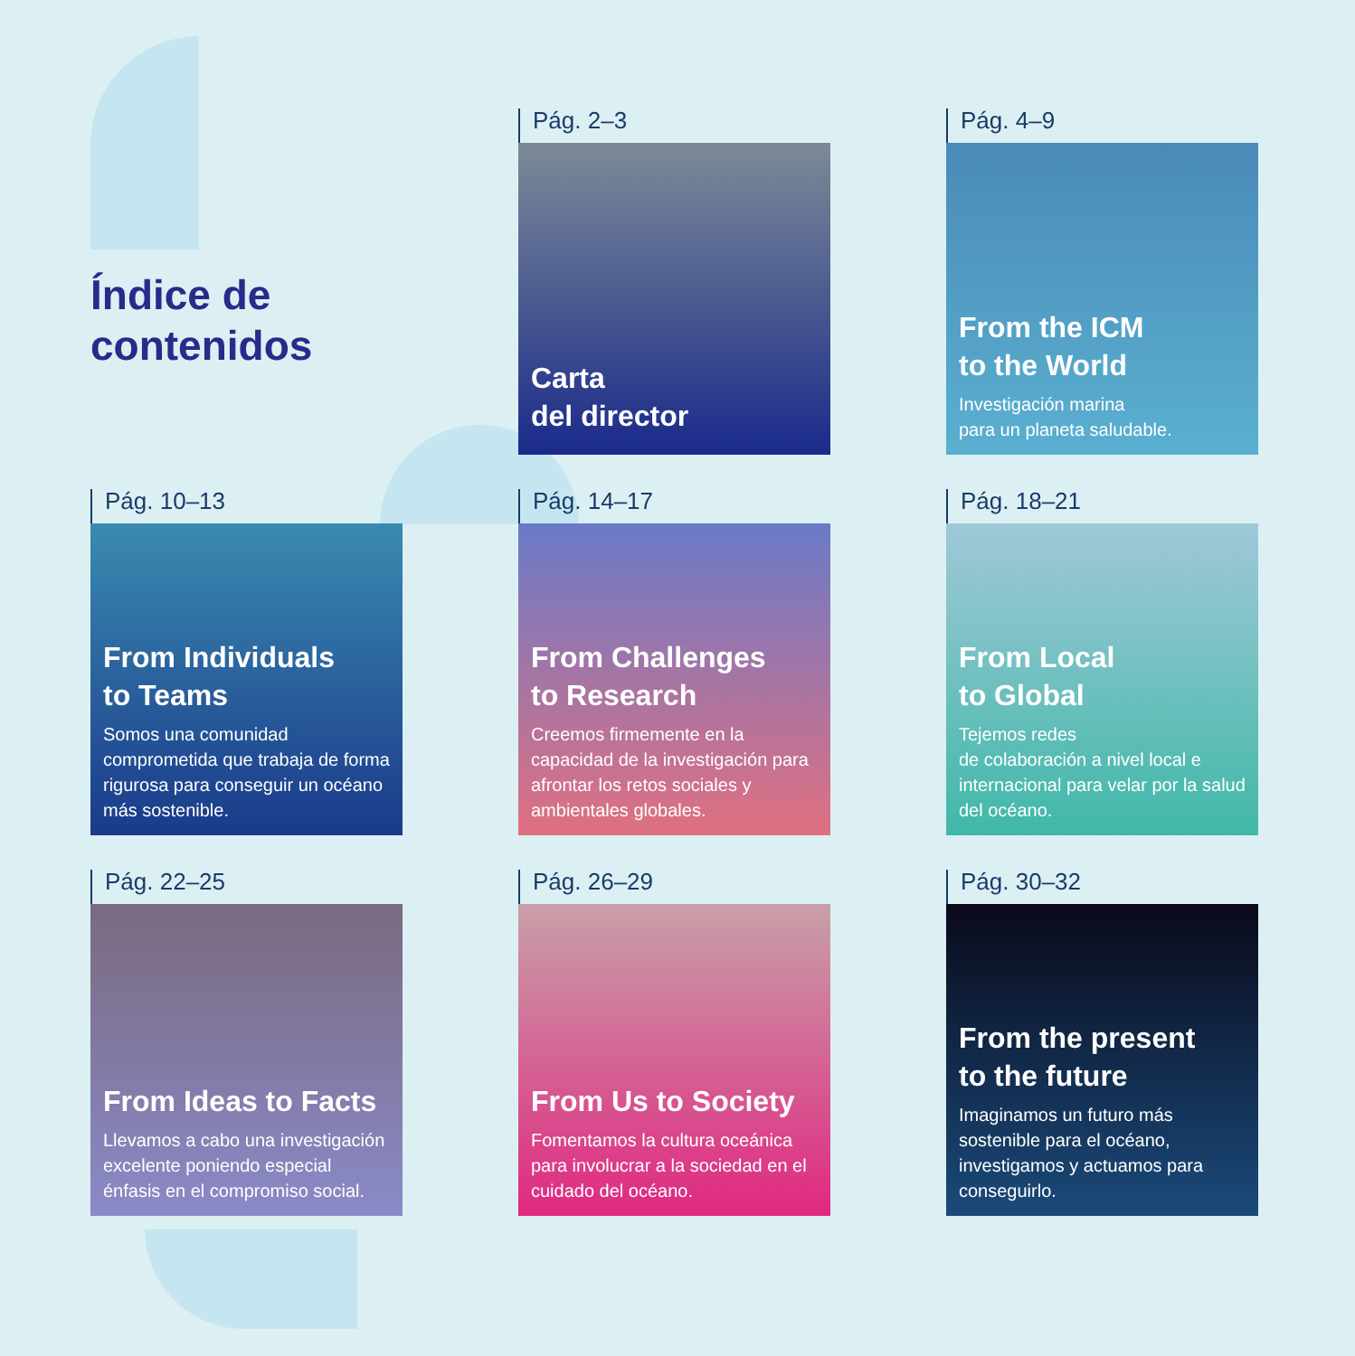Índice de
contenidos
Pág. 2–3
Carta
del director
Pág. 4–9
From the ICM
to the World
Investigación marina
para un planeta saludable.
Pág. 10–13
From Individuals
to Teams
Somos una comunidad comprometida que trabaja de forma rigurosa para conseguir un océano más sostenible.
Pág. 14–17
From Challenges
to Research
Creemos firmemente en la capacidad de la investigación para afrontar los retos sociales y ambientales globales.
Pág. 18–21
From Local
to Global
Tejemos redes
de colaboración a nivel local e internacional para velar por la salud del océano.
Pág. 22–25
From Ideas to Facts
Llevamos a cabo una investigación excelente poniendo especial énfasis en el compromiso social.
Pág. 26–29
From Us to Society
Fomentamos la cultura oceánica para involucrar a la sociedad en el cuidado del océano.
Pág. 30–32
From the present
to the future
Imaginamos un futuro más sostenible para el océano, investigamos y actuamos para conseguirlo.